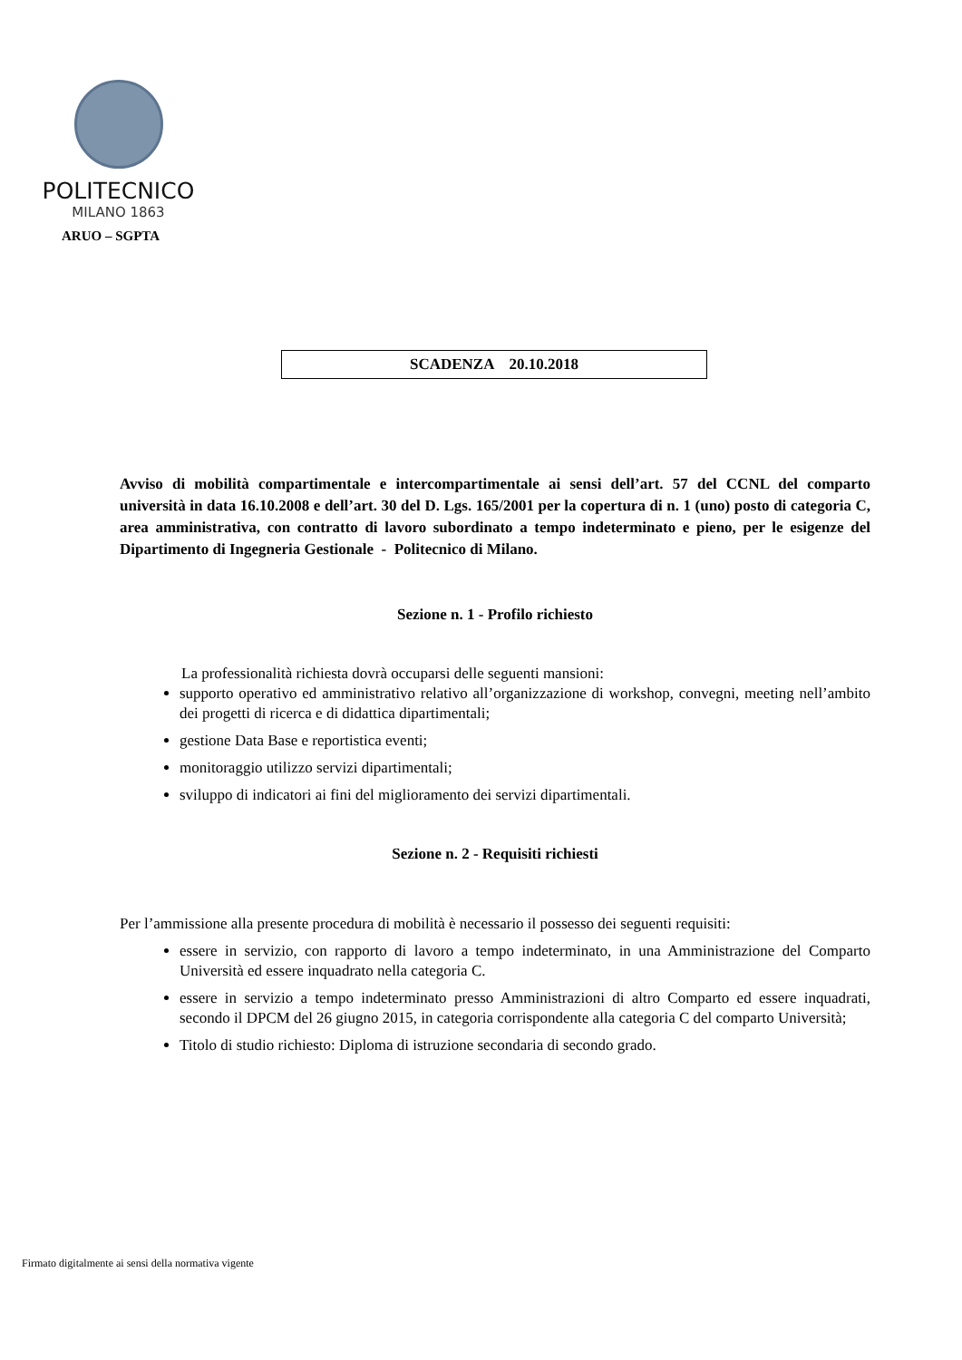POLITECNICO
MILANO 1863
ARUO – SGPTA
SCADENZA 20.10.2018
Avviso di mobilità compartimentale e intercompartimentale ai sensi dell’art. 57 del CCNL del comparto università in data 16.10.2008 e dell’art. 30 del D. Lgs. 165/2001 per la copertura di n. 1 (uno) posto di categoria C, area amministrativa, con contratto di lavoro subordinato a tempo indeterminato e pieno, per le esigenze del Dipartimento di Ingegneria Gestionale - Politecnico di Milano.
Sezione n. 1 - Profilo richiesto
La professionalità richiesta dovrà occuparsi delle seguenti mansioni:
supporto operativo ed amministrativo relativo all’organizzazione di workshop, convegni, meeting nell’ambito dei progetti di ricerca e di didattica dipartimentali;
gestione Data Base e reportistica eventi;
monitoraggio utilizzo servizi dipartimentali;
sviluppo di indicatori ai fini del miglioramento dei servizi dipartimentali.
Sezione n. 2 - Requisiti richiesti
Per l’ammissione alla presente procedura di mobilità è necessario il possesso dei seguenti requisiti:
essere in servizio, con rapporto di lavoro a tempo indeterminato, in una Amministrazione del Comparto Università ed essere inquadrato nella categoria C.
essere in servizio a tempo indeterminato presso Amministrazioni di altro Comparto ed essere inquadrati, secondo il DPCM del 26 giugno 2015, in categoria corrispondente alla categoria C del comparto Università;
Titolo di studio richiesto: Diploma di istruzione secondaria di secondo grado.
Firmato digitalmente ai sensi della normativa vigente